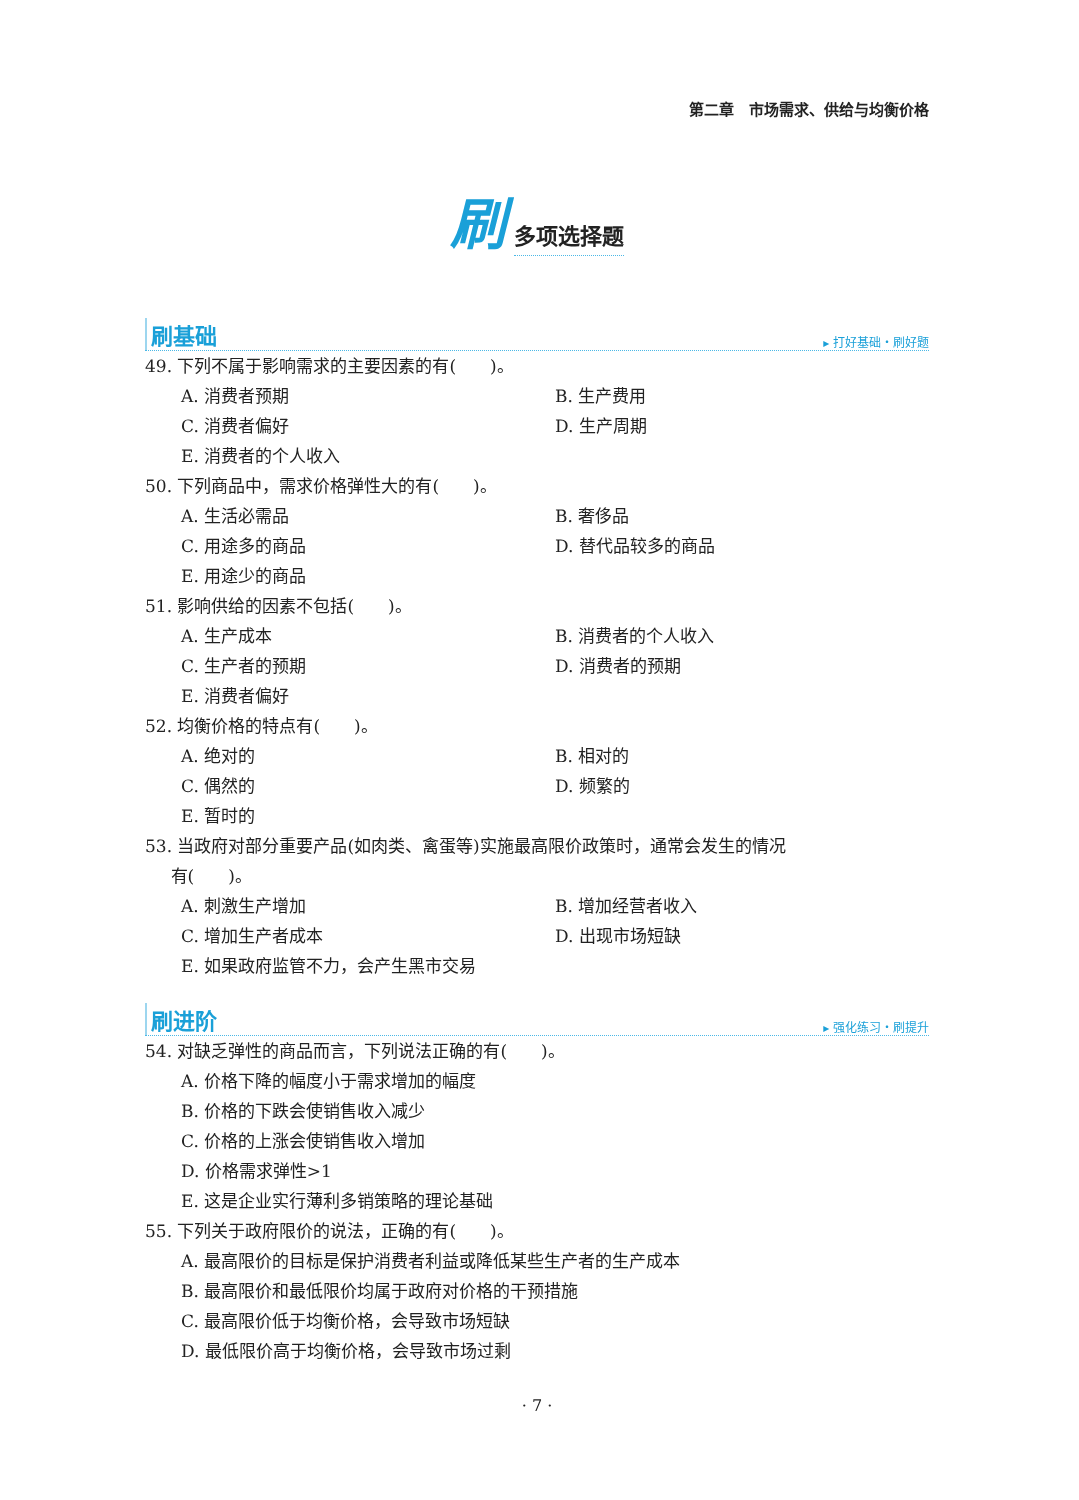第二章　市场需求、供给与均衡价格
刷多项选择题
刷基础 ▸ 打好基础・刷好题
49. 下列不属于影响需求的主要因素的有(　　)。
A. 消费者预期
B. 生产费用
C. 消费者偏好
D. 生产周期
E. 消费者的个人收入
50. 下列商品中，需求价格弹性大的有(　　)。
A. 生活必需品
B. 奢侈品
C. 用途多的商品
D. 替代品较多的商品
E. 用途少的商品
51. 影响供给的因素不包括(　　)。
A. 生产成本
B. 消费者的个人收入
C. 生产者的预期
D. 消费者的预期
E. 消费者偏好
52. 均衡价格的特点有(　　)。
A. 绝对的
B. 相对的
C. 偶然的
D. 频繁的
E. 暂时的
53. 当政府对部分重要产品(如肉类、禽蛋等)实施最高限价政策时，通常会发生的情况
  有(　　)。
A. 刺激生产增加
B. 增加经营者收入
C. 增加生产者成本
D. 出现市场短缺
E. 如果政府监管不力，会产生黑市交易
刷进阶 ▸ 强化练习・刷提升
54. 对缺乏弹性的商品而言，下列说法正确的有(　　)。
A. 价格下降的幅度小于需求增加的幅度
B. 价格的下跌会使销售收入减少
C. 价格的上涨会使销售收入增加
D. 价格需求弹性>1
E. 这是企业实行薄利多销策略的理论基础
55. 下列关于政府限价的说法，正确的有(　　)。
A. 最高限价的目标是保护消费者利益或降低某些生产者的生产成本
B. 最高限价和最低限价均属于政府对价格的干预措施
C. 最高限价低于均衡价格，会导致市场短缺
D. 最低限价高于均衡价格，会导致市场过剩
· 7 ·